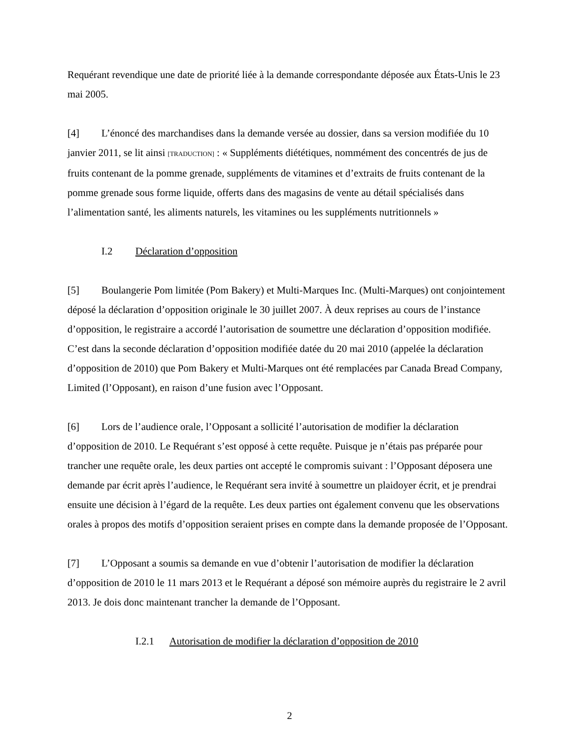Requérant revendique une date de priorité liée à la demande correspondante déposée aux États-Unis le 23 mai 2005.
[4] L’énoncé des marchandises dans la demande versée au dossier, dans sa version modifiée du 10 janvier 2011, se lit ainsi [TRADUCTION] : « Suppléments diététiques, nommément des concentrés de jus de fruits contenant de la pomme grenade, suppléments de vitamines et d’extraits de fruits contenant de la pomme grenade sous forme liquide, offerts dans des magasins de vente au détail spécialisés dans l’alimentation santé, les aliments naturels, les vitamines ou les suppléments nutritionnels »
I.2 Déclaration d’opposition
[5] Boulangerie Pom limitée (Pom Bakery) et Multi-Marques Inc. (Multi-Marques) ont conjointement déposé la déclaration d’opposition originale le 30 juillet 2007. À deux reprises au cours de l’instance d’opposition, le registraire a accordé l’autorisation de soumettre une déclaration d’opposition modifiée. C’est dans la seconde déclaration d’opposition modifiée datée du 20 mai 2010 (appelée la déclaration d’opposition de 2010) que Pom Bakery et Multi-Marques ont été remplacées par Canada Bread Company, Limited (l’Opposant), en raison d’une fusion avec l’Opposant.
[6] Lors de l’audience orale, l’Opposant a sollicité l’autorisation de modifier la déclaration d’opposition de 2010. Le Requérant s’est opposé à cette requête. Puisque je n’étais pas préparée pour trancher une requête orale, les deux parties ont accepté le compromis suivant : l’Opposant déposera une demande par écrit après l’audience, le Requérant sera invité à soumettre un plaidoyer écrit, et je prendrai ensuite une décision à l’égard de la requête. Les deux parties ont également convenu que les observations orales à propos des motifs d’opposition seraient prises en compte dans la demande proposée de l’Opposant.
[7] L’Opposant a soumis sa demande en vue d’obtenir l’autorisation de modifier la déclaration d’opposition de 2010 le 11 mars 2013 et le Requérant a déposé son mémoire auprès du registraire le 2 avril 2013. Je dois donc maintenant trancher la demande de l’Opposant.
I.2.1 Autorisation de modifier la déclaration d’opposition de 2010
2